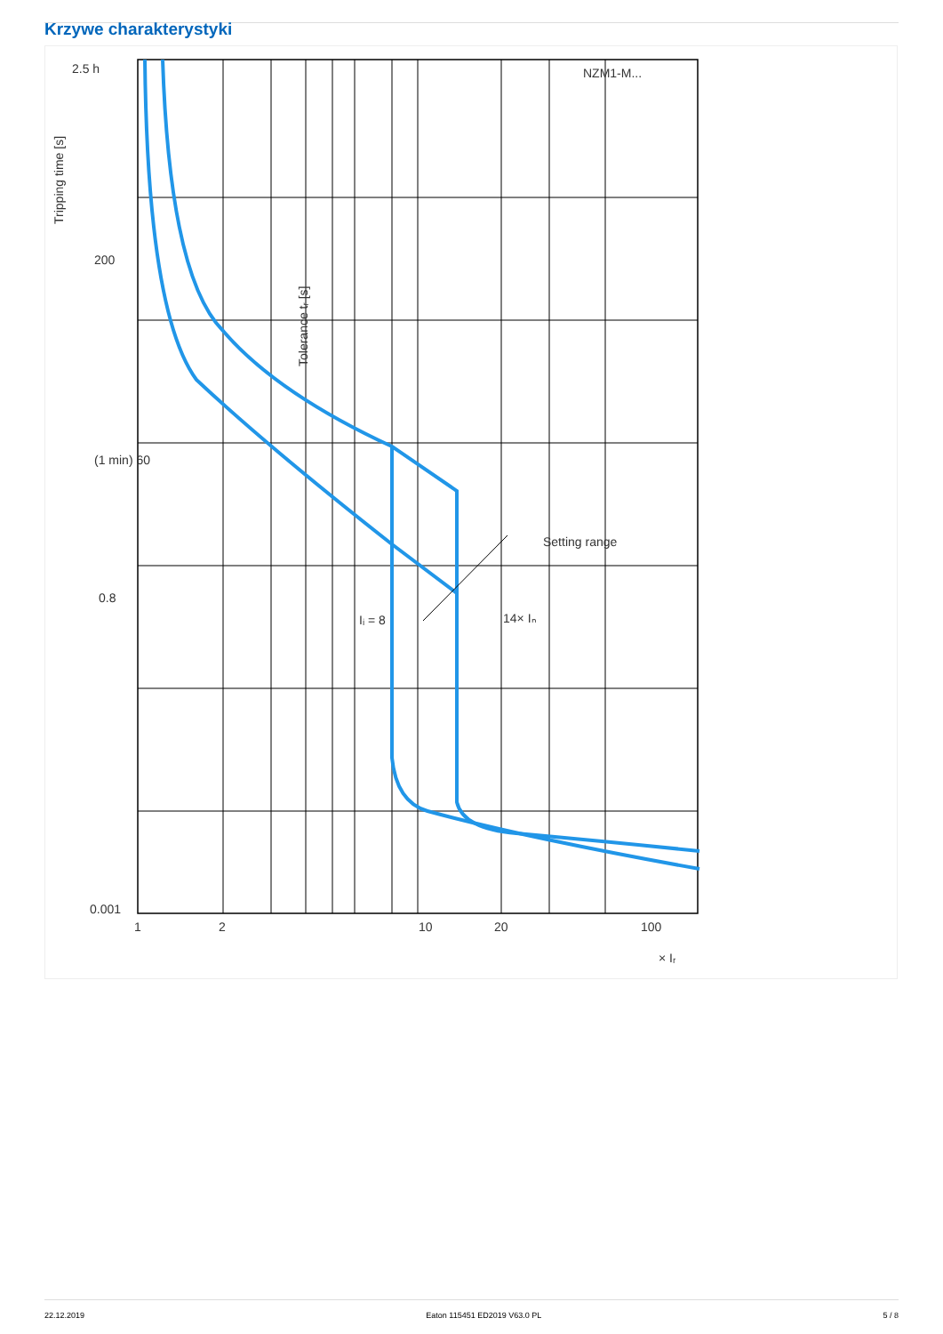Krzywe charakterystyki
2.5 h
200
(1 min) 60
0.8
0.001
NZM1-M...
Setting range
Iᵢ = 8
14× Iₙ
1
2
10
20
100
× Iᵣ
Tripping time [s]
Tolerance tᵣ [s]
22.12.2019 Eaton 115451 ED2019 V63.0 PL 5 / 8